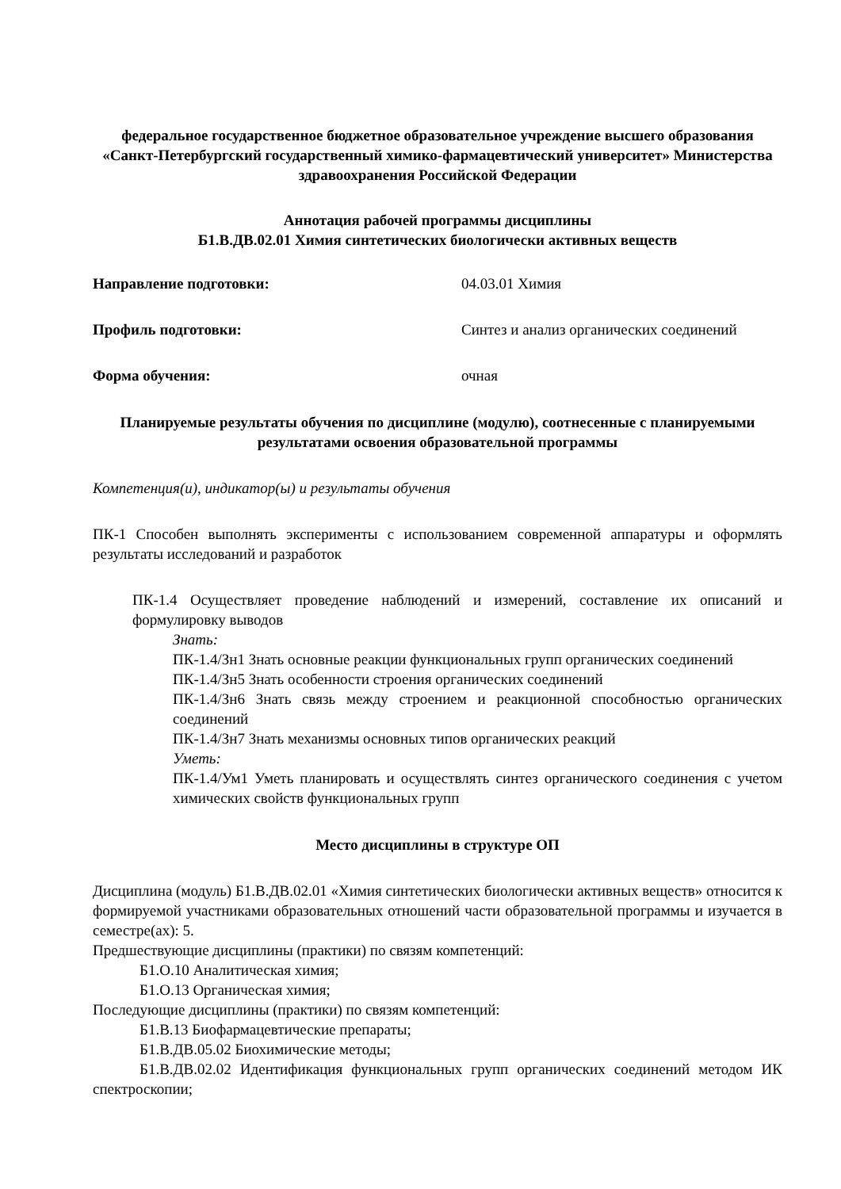федеральное государственное бюджетное образовательное учреждение высшего образования «Санкт-Петербургский государственный химико-фармацевтический университет» Министерства здравоохранения Российской Федерации
Аннотация рабочей программы дисциплины
Б1.В.ДВ.02.01 Химия синтетических биологически активных веществ
Направление подготовки: 04.03.01 Химия
Профиль подготовки: Синтез и анализ органических соединений
Форма обучения: очная
Планируемые результаты обучения по дисциплине (модулю), соотнесенные с планируемыми результатами освоения образовательной программы
Компетенция(и), индикатор(ы) и результаты обучения
ПК-1 Способен выполнять эксперименты с использованием современной аппаратуры и оформлять результаты исследований и разработок
ПК-1.4 Осуществляет проведение наблюдений и измерений, составление их описаний и формулировку выводов
Знать:
ПК-1.4/Зн1 Знать основные реакции функциональных групп органических соединений
ПК-1.4/Зн5 Знать особенности строения органических соединений
ПК-1.4/Зн6 Знать связь между строением и реакционной способностью органических соединений
ПК-1.4/Зн7 Знать механизмы основных типов органических реакций
Уметь:
ПК-1.4/Ум1 Уметь планировать и осуществлять синтез органического соединения с учетом химических свойств функциональных групп
Место дисциплины в структуре ОП
Дисциплина (модуль) Б1.В.ДВ.02.01 «Химия синтетических биологически активных веществ» относится к формируемой участниками образовательных отношений части образовательной программы и изучается в семестре(ах): 5.
Предшествующие дисциплины (практики) по связям компетенций:
Б1.О.10 Аналитическая химия;
Б1.О.13 Органическая химия;
Последующие дисциплины (практики) по связям компетенций:
Б1.В.13 Биофармацевтические препараты;
Б1.В.ДВ.05.02 Биохимические методы;
Б1.В.ДВ.02.02 Идентификация функциональных групп органических соединений методом ИК спектроскопии;